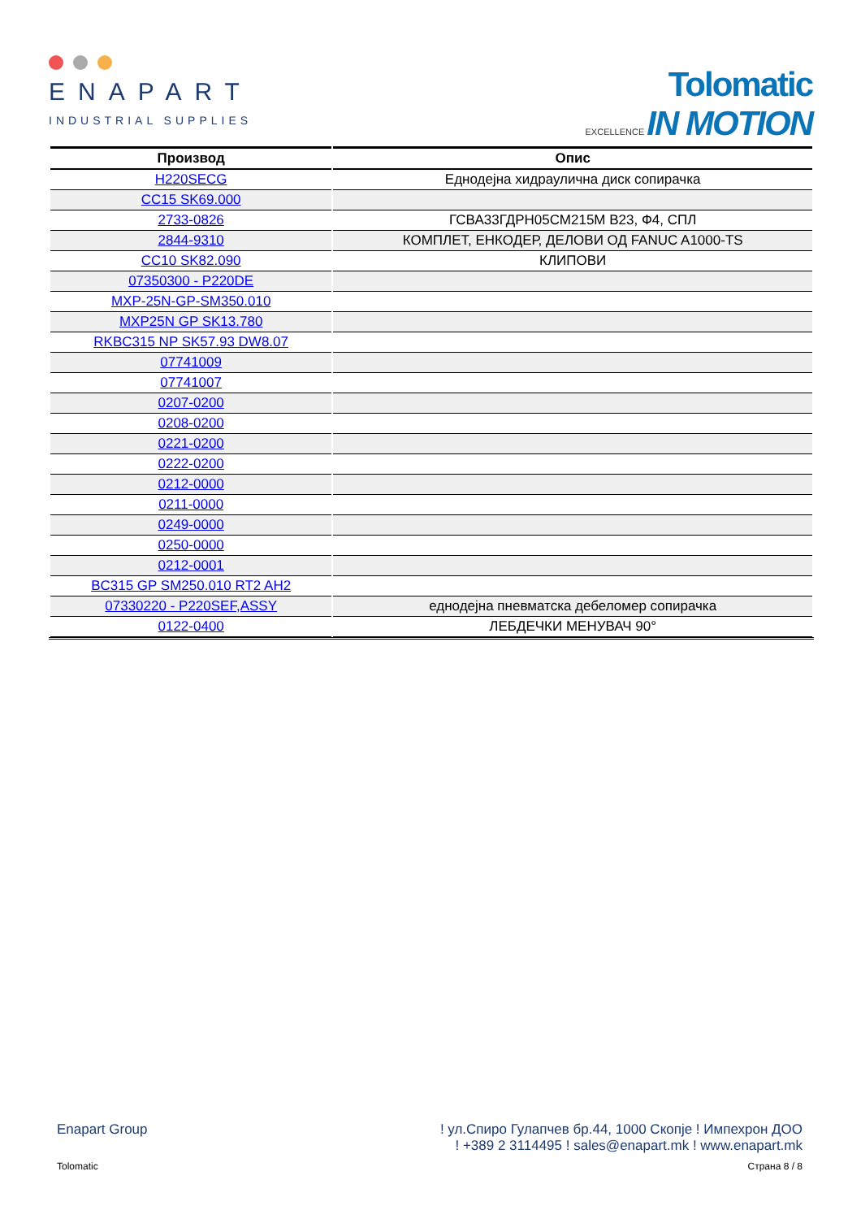ENAPART
INDUSTRIAL SUPPLIES
Tolomatic
EXCELLENCE IN MOTION
| Производ | Опис |
| --- | --- |
| H220SECG | Еднодејна хидраулична диск сопирачка |
| CC15 SK69.000 | |
| 2733-0826 | ГСВА33ГДРН05СМ215М В23, Ф4, СПЛ |
| 2844-9310 | КОМПЛЕТ, ЕНКОДЕР, ДЕЛОВИ ОД FANUC A1000-TS |
| CC10 SK82.090 | КЛИПОВИ |
| 07350300 - P220DE | |
| MXP-25N-GP-SM350.010 | |
| MXP25N GP SK13.780 | |
| RKBC315 NP SK57.93 DW8.07 | |
| 07741009 | |
| 07741007 | |
| 0207-0200 | |
| 0208-0200 | |
| 0221-0200 | |
| 0222-0200 | |
| 0212-0000 | |
| 0211-0000 | |
| 0249-0000 | |
| 0250-0000 | |
| 0212-0001 | |
| BC315 GP SM250.010 RT2 AH2 | |
| 07330220 - P220SEF,ASSY | еднодејна пневматска дебеломер сопирачка |
| 0122-0400 | ЛЕБДЕЧКИ МЕНУВАЧ 90° |
Enapart Group! ул.Спиро Гулапчев бр.44, 1000 Скопје ! Импехрон ДОО
! +389 2 3114495 ! sales@enapart.mk ! www.enapart.mk
Tolomatic Страна 8 / 8